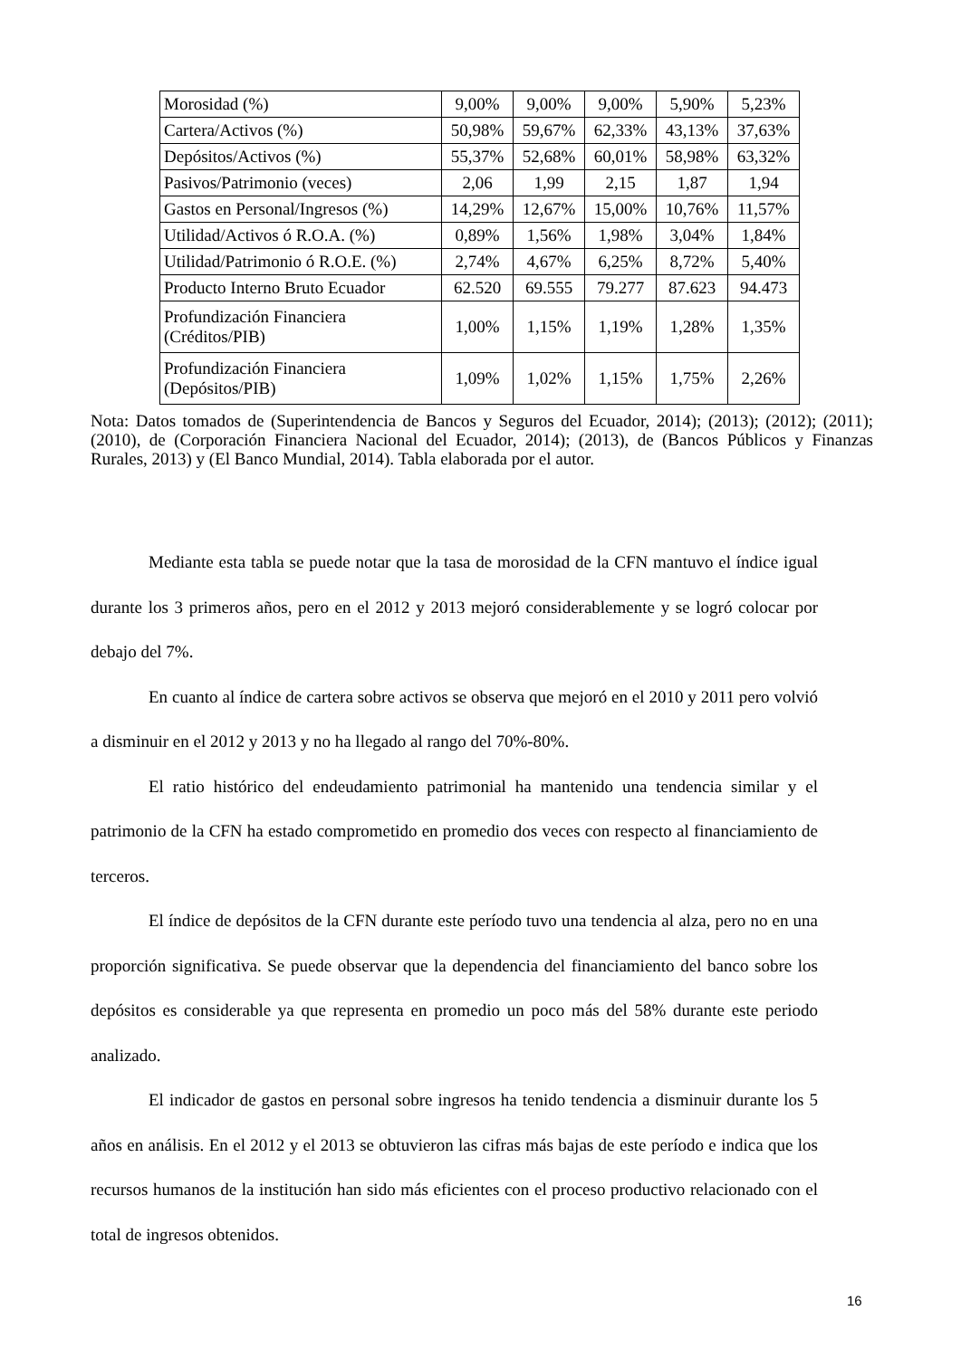| Morosidad (%) | 9,00% | 9,00% | 9,00% | 5,90% | 5,23% |
| Cartera/Activos (%) | 50,98% | 59,67% | 62,33% | 43,13% | 37,63% |
| Depósitos/Activos (%) | 55,37% | 52,68% | 60,01% | 58,98% | 63,32% |
| Pasivos/Patrimonio (veces) | 2,06 | 1,99 | 2,15 | 1,87 | 1,94 |
| Gastos en Personal/Ingresos (%) | 14,29% | 12,67% | 15,00% | 10,76% | 11,57% |
| Utilidad/Activos ó R.O.A. (%) | 0,89% | 1,56% | 1,98% | 3,04% | 1,84% |
| Utilidad/Patrimonio ó R.O.E. (%) | 2,74% | 4,67% | 6,25% | 8,72% | 5,40% |
| Producto Interno Bruto Ecuador | 62.520 | 69.555 | 79.277 | 87.623 | 94.473 |
| Profundización Financiera (Créditos/PIB) | 1,00% | 1,15% | 1,19% | 1,28% | 1,35% |
| Profundización Financiera (Depósitos/PIB) | 1,09% | 1,02% | 1,15% | 1,75% | 2,26% |
Nota: Datos tomados de (Superintendencia de Bancos y Seguros del Ecuador, 2014); (2013); (2012); (2011); (2010), de (Corporación Financiera Nacional del Ecuador, 2014); (2013), de (Bancos Públicos y Finanzas Rurales, 2013) y (El Banco Mundial, 2014). Tabla elaborada por el autor.
Mediante esta tabla se puede notar que la tasa de morosidad de la CFN mantuvo el índice igual durante los 3 primeros años, pero en el 2012 y 2013 mejoró considerablemente y se logró colocar por debajo del 7%.
En cuanto al índice de cartera sobre activos se observa que mejoró en el 2010 y 2011 pero volvió a disminuir en el 2012 y 2013 y no ha llegado al rango del 70%-80%.
El ratio histórico del endeudamiento patrimonial ha mantenido una tendencia similar y el patrimonio de la CFN ha estado comprometido en promedio dos veces con respecto al financiamiento de terceros.
El índice de depósitos de la CFN durante este período tuvo una tendencia al alza, pero no en una proporción significativa. Se puede observar que la dependencia del financiamiento del banco sobre los depósitos es considerable ya que representa en promedio un poco más del 58% durante este periodo analizado.
El indicador de gastos en personal sobre ingresos ha tenido tendencia a disminuir durante los 5 años en análisis. En el 2012 y el 2013 se obtuvieron las cifras más bajas de este período e indica que los recursos humanos de la institución han sido más eficientes con el proceso productivo relacionado con el total de ingresos obtenidos.
16